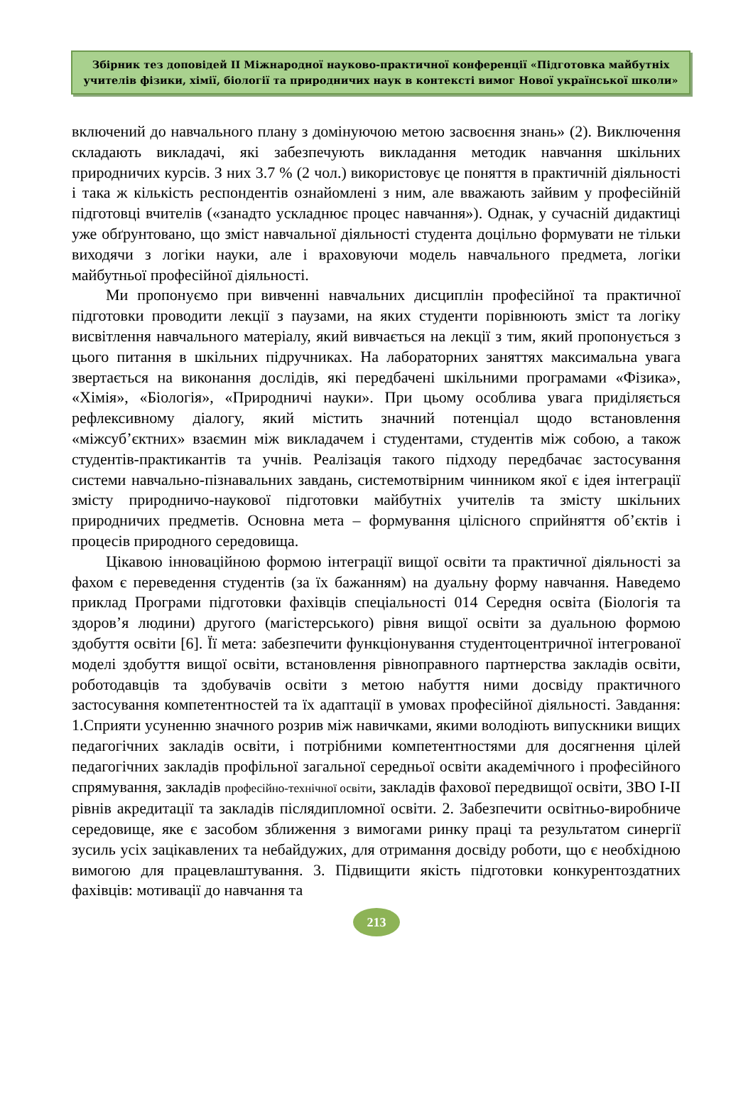Збірник тез доповідей ІІ Міжнародної науково-практичної конференції «Підготовка майбутніх учителів фізики, хімії, біології та природничих наук в контексті вимог Нової української школи»
включений до навчального плану з домінуючою метою засвоєння знань» (2). Виключення складають викладачі, які забезпечують викладання методик навчання шкільних природничих курсів. З них 3.7 % (2 чол.) використовує це поняття в практичній діяльності і така ж кількість респондентів ознайомлені з ним, але вважають зайвим у професійній підготовці вчителів («занадто ускладнює процес навчання»). Однак, у сучасній дидактиці уже обґрунтовано, що зміст навчальної діяльності студента доцільно формувати не тільки виходячи з логіки науки, але і враховуючи модель навчального предмета, логіки майбутньої професійної діяльності.
Ми пропонуємо при вивченні навчальних дисциплін професійної та практичної підготовки проводити лекції з паузами, на яких студенти порівнюють зміст та логіку висвітлення навчального матеріалу, який вивчається на лекції з тим, який пропонується з цього питання в шкільних підручниках. На лабораторних заняттях максимальна увага звертається на виконання дослідів, які передбачені шкільними програмами «Фізика», «Хімія», «Біологія», «Природничі науки». При цьому особлива увага приділяється рефлексивному діалогу, який містить значний потенціал щодо встановлення «міжсуб’єктних» взаємин між викладачем і студентами, студентів між собою, а також студентів-практикантів та учнів. Реалізація такого підходу передбачає застосування системи навчально-пізнавальних завдань, системотвірним чинником якої є ідея інтеграції змісту природничо-наукової підготовки майбутніх учителів та змісту шкільних природничих предметів. Основна мета – формування цілісного сприйняття об’єктів і процесів природного середовища.
Цікавою інноваційною формою інтеграції вищої освіти та практичної діяльності за фахом є переведення студентів (за їх бажанням) на дуальну форму навчання. Наведемо приклад Програми підготовки фахівців спеціальності 014 Середня освіта (Біологія та здоров’я людини) другого (магістерського) рівня вищої освіти за дуальною формою здобуття освіти [6]. Її мета: забезпечити функціонування студентоцентричної інтегрованої моделі здобуття вищої освіти, встановлення рівноправного партнерства закладів освіти, роботодавців та здобувачів освіти з метою набуття ними досвіду практичного застосування компетентностей та їх адаптації в умовах професійної діяльності. Завдання: 1.Сприяти усуненню значного розрив між навичками, якими володіють випускники вищих педагогічних закладів освіти, і потрібними компетентностями для досягнення цілей педагогічних закладів профільної загальної середньої освіти академічного і професійного спрямування, закладів професійно-технічної освіти, закладів фахової передвищої освіти, ЗВО I-II рівнів акредитації та закладів післядипломної освіти. 2. Забезпечити освітньо-виробниче середовище, яке є засобом зближення з вимогами ринку праці та результатом синергії зусиль усіх зацікавлених та небайдужих, для отримання досвіду роботи, що є необхідною вимогою для працевлаштування. 3. Підвищити якість підготовки конкурентоздатних фахівців: мотивації до навчання та
213